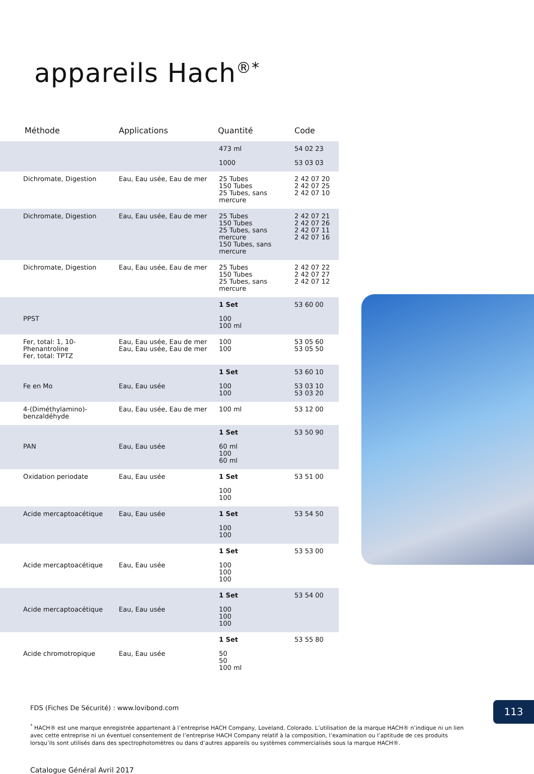appareils Hach<sup>®*</sup>
| Méthode | Applications | Quantité | Code |
| --- | --- | --- | --- |
| | | 473 ml 1000 | 54 02 23 53 03 03 |
| Dichromate, Digestion | Eau, Eau usée, Eau de mer | 25 Tubes 150 Tubes 25 Tubes, sans mercure | 2 42 07 20 2 42 07 25 2 42 07 10 |
| Dichromate, Digestion | Eau, Eau usée, Eau de mer | 25 Tubes 150 Tubes 25 Tubes, sans mercure 150 Tubes, sans mercure | 2 42 07 21 2 42 07 26 2 42 07 11 2 42 07 16 |
| Dichromate, Digestion | Eau, Eau usée, Eau de mer | 25 Tubes 150 Tubes 25 Tubes, sans mercure | 2 42 07 22 2 42 07 27 2 42 07 12 |
| PPST | | 1 Set 100 100 ml | 53 60 00 |
| Fer, total: 1, 10-Phenantroline Fer, total: TPTZ | Eau, Eau usée, Eau de mer Eau, Eau usée, Eau de mer | 100 100 | 53 05 60 53 05 50 |
| Fe en Mo | Eau, Eau usée | 1 Set 100 100 | 53 60 10 53 03 10 53 03 20 |
| 4-(Diméthylamino)- benzaldéhyde | Eau, Eau usée, Eau de mer | 100 ml | 53 12 00 |
| PAN | Eau, Eau usée | 1 Set 60 ml 100 60 ml | 53 50 90 |
| Oxidation periodate | Eau, Eau usée | 1 Set 100 100 | 53 51 00 |
| Acide mercaptoacétique | Eau, Eau usée | 1 Set 100 100 | 53 54 50 |
| Acide mercaptoacétique | Eau, Eau usée | 1 Set 100 100 100 | 53 53 00 |
| Acide mercaptoacétique | Eau, Eau usée | 1 Set 100 100 100 | 53 54 00 |
| Acide chromotropique | Eau, Eau usée | 1 Set 50 50 100 ml | 53 55 80 |
FDS (Fiches De Sécurité) : www.lovibond.com
<sup>*</sup> HACH® est une marque enregistrée appartenant à l’entreprise HACH Company, Loveland, Colorado. L’utilisation de la marque HACH® n’indique ni un lien avec cette entreprise ni un éventuel consentement de l’entreprise HACH Company relatif à la composition, l’examination ou l’aptitude de ces produits lorsqu’ils sont utilisés dans des spectrophotomètres ou dans d’autres appareils ou systèmes commercialisés sous la marque HACH®.
Catalogue Général Avril 2017
113